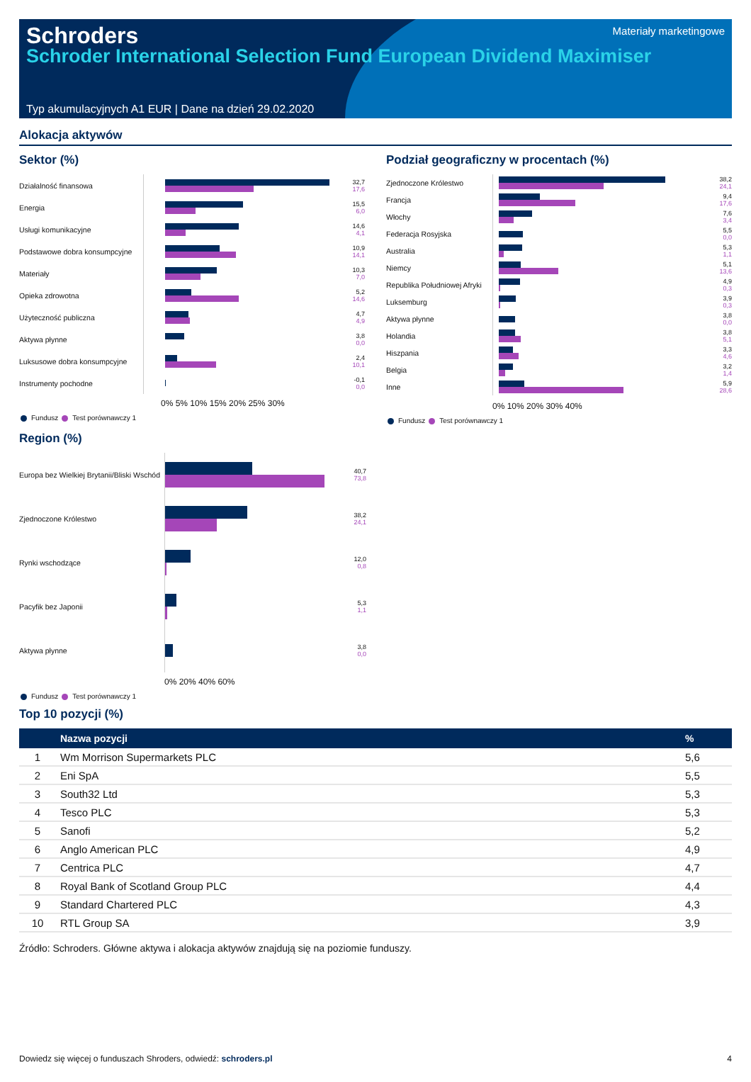Schroders
Materiały marketingowe
Schroder International Selection Fund European Dividend Maximiser
Typ akumulacyjnych A1 EUR | Dane na dzień 29.02.2020
Alokacja aktywów
Sektor (%)
Działalność finansowa
32,7
17,6
Energia
15,5
6,0
Usługi komunikacyjne
14,6
4,1
Podstawowe dobra konsumpcyjne
10,9
14,1
Materiały
10,3
7,0
Opieka zdrowotna
5,2
14,6
Użyteczność publiczna
4,7
4,9
Aktywa płynne
3,8
0,0
Luksusowe dobra konsumpcyjne
2,4
10,1
Instrumenty pochodne
-0,1
0,0
0% 5% 10% 15% 20% 25% 30%
Fundusz Test porównawczy 1
Podział geograficzny w procentach (%)
Zjednoczone Królestwo
38,2
24,1
Francja
9,4
17,6
Włochy
7,6
3,4
Federacja Rosyjska
5,5
0,0
Australia
5,3
1,1
Niemcy
5,1
13,6
Republika Południowej Afryki
4,9
0,3
Luksemburg
3,9
0,3
Aktywa płynne
3,8
0,0
Holandia
3,8
5,1
Hiszpania
3,3
4,6
Belgia
3,2
1,4
Inne
5,9
28,6
0% 10% 20% 30% 40%
Fundusz Test porównawczy 1
Region (%)
Europa bez Wielkiej Brytanii/Bliski Wschód
40,7
73,8
Zjednoczone Królestwo
38,2
24,1
Rynki wschodzące
12,0
0,8
Pacyfik bez Japonii
5,3
1,1
Aktywa płynne
3,8
0,0
0% 20% 40% 60%
Fundusz Test porównawczy 1
Top 10 pozycji (%)
| | Nazwa pozycji | % |
| --- | --- | --- |
| 1 | Wm Morrison Supermarkets PLC | 5,6 |
| 2 | Eni SpA | 5,5 |
| 3 | South32 Ltd | 5,3 |
| 4 | Tesco PLC | 5,3 |
| 5 | Sanofi | 5,2 |
| 6 | Anglo American PLC | 4,9 |
| 7 | Centrica PLC | 4,7 |
| 8 | Royal Bank of Scotland Group PLC | 4,4 |
| 9 | Standard Chartered PLC | 4,3 |
| 10 | RTL Group SA | 3,9 |
Źródło: Schroders. Główne aktywa i alokacja aktywów znajdują się na poziomie funduszy.
Dowiedz się więcej o funduszach Shroders, odwiedź: schroders.pl 4